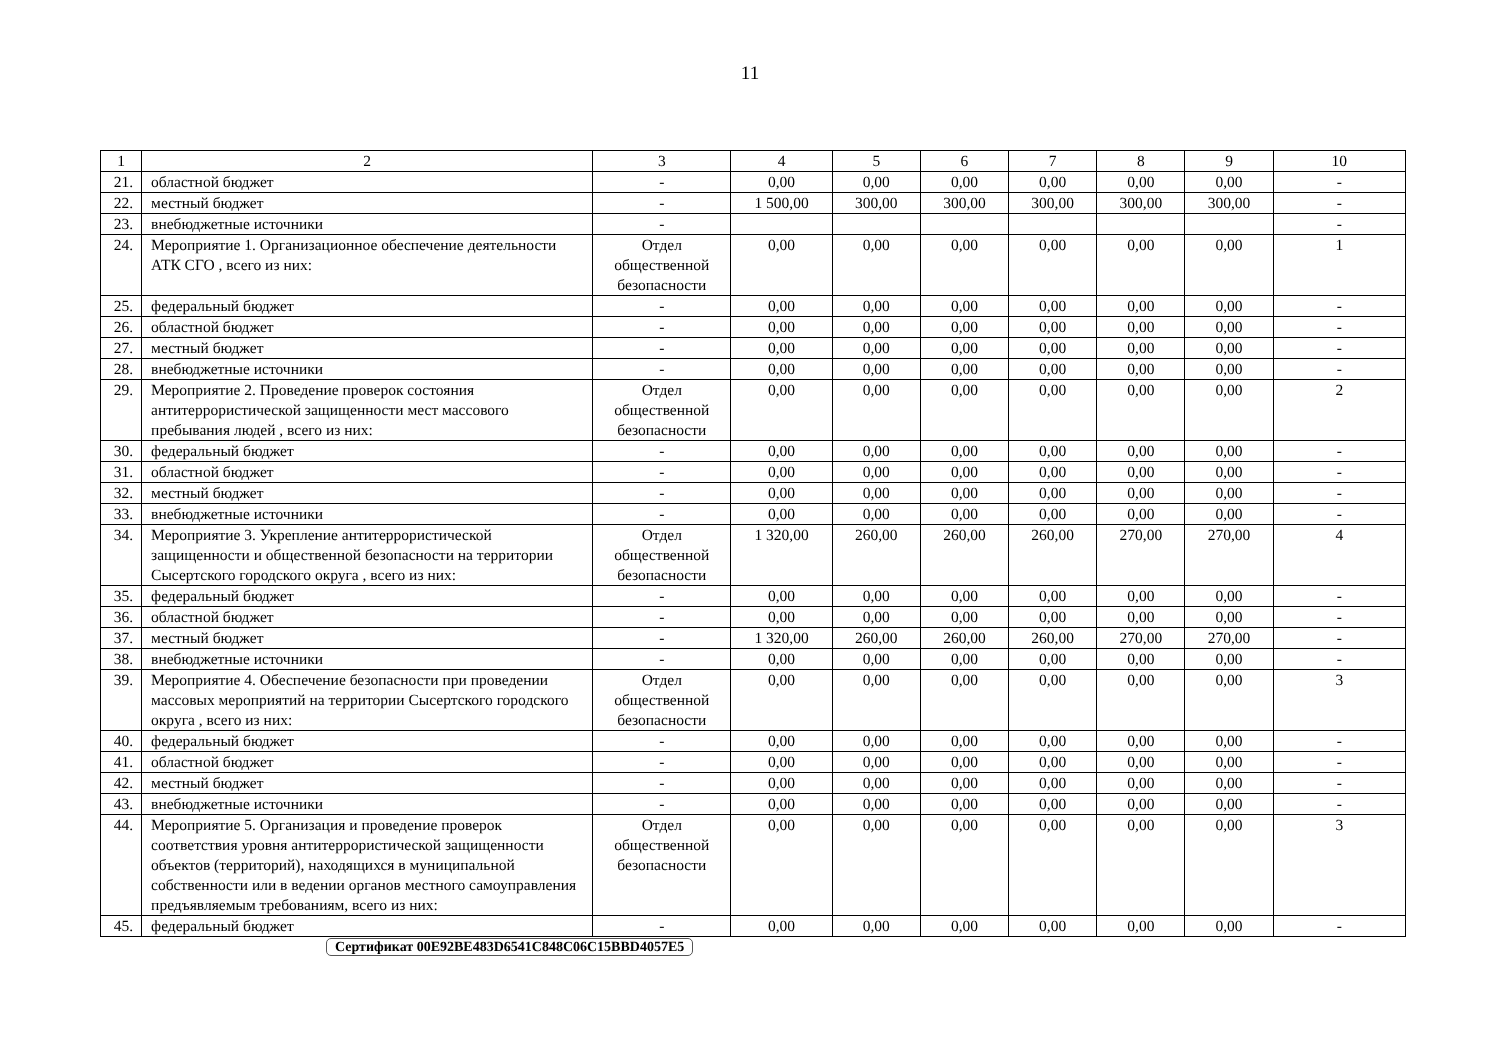11
| 1 | 2 | 3 | 4 | 5 | 6 | 7 | 8 | 9 | 10 |
| 21. | областной бюджет | - | 0,00 | 0,00 | 0,00 | 0,00 | 0,00 | 0,00 | - |
| 22. | местный бюджет | - | 1 500,00 | 300,00 | 300,00 | 300,00 | 300,00 | 300,00 | - |
| 23. | внебюджетные источники | - | | | | | | | - |
| 24. | Мероприятие 1. Организационное обеспечение деятельности АТК СГО , всего из них: | Отдел общественной безопасности | 0,00 | 0,00 | 0,00 | 0,00 | 0,00 | 0,00 | 1 |
| 25. | федеральный бюджет | - | 0,00 | 0,00 | 0,00 | 0,00 | 0,00 | 0,00 | - |
| 26. | областной бюджет | - | 0,00 | 0,00 | 0,00 | 0,00 | 0,00 | 0,00 | - |
| 27. | местный бюджет | - | 0,00 | 0,00 | 0,00 | 0,00 | 0,00 | 0,00 | - |
| 28. | внебюджетные источники | - | 0,00 | 0,00 | 0,00 | 0,00 | 0,00 | 0,00 | - |
| 29. | Мероприятие 2. Проведение проверок состояния антитеррористической защищенности мест массового пребывания людей , всего из них: | Отдел общественной безопасности | 0,00 | 0,00 | 0,00 | 0,00 | 0,00 | 0,00 | 2 |
| 30. | федеральный бюджет | - | 0,00 | 0,00 | 0,00 | 0,00 | 0,00 | 0,00 | - |
| 31. | областной бюджет | - | 0,00 | 0,00 | 0,00 | 0,00 | 0,00 | 0,00 | - |
| 32. | местный бюджет | - | 0,00 | 0,00 | 0,00 | 0,00 | 0,00 | 0,00 | - |
| 33. | внебюджетные источники | - | 0,00 | 0,00 | 0,00 | 0,00 | 0,00 | 0,00 | - |
| 34. | Мероприятие 3. Укрепление антитеррористической защищенности и общественной безопасности на территории Сысертского городского округа , всего из них: | Отдел общественной безопасности | 1 320,00 | 260,00 | 260,00 | 260,00 | 270,00 | 270,00 | 4 |
| 35. | федеральный бюджет | - | 0,00 | 0,00 | 0,00 | 0,00 | 0,00 | 0,00 | - |
| 36. | областной бюджет | - | 0,00 | 0,00 | 0,00 | 0,00 | 0,00 | 0,00 | - |
| 37. | местный бюджет | - | 1 320,00 | 260,00 | 260,00 | 260,00 | 270,00 | 270,00 | - |
| 38. | внебюджетные источники | - | 0,00 | 0,00 | 0,00 | 0,00 | 0,00 | 0,00 | - |
| 39. | Мероприятие 4. Обеспечение безопасности при проведении массовых мероприятий на территории Сысертского городского округа , всего из них: | Отдел общественной безопасности | 0,00 | 0,00 | 0,00 | 0,00 | 0,00 | 0,00 | 3 |
| 40. | федеральный бюджет | - | 0,00 | 0,00 | 0,00 | 0,00 | 0,00 | 0,00 | - |
| 41. | областной бюджет | - | 0,00 | 0,00 | 0,00 | 0,00 | 0,00 | 0,00 | - |
| 42. | местный бюджет | - | 0,00 | 0,00 | 0,00 | 0,00 | 0,00 | 0,00 | - |
| 43. | внебюджетные источники | - | 0,00 | 0,00 | 0,00 | 0,00 | 0,00 | 0,00 | - |
| 44. | Мероприятие 5. Организация и проведение проверок соответствия уровня антитеррористической защищенности объектов (территорий), находящихся в муниципальной собственности или в ведении органов местного самоуправления предъявляемым требованиям, всего из них: | Отдел общественной безопасности | 0,00 | 0,00 | 0,00 | 0,00 | 0,00 | 0,00 | 3 |
| 45. | федеральный бюджет | - | 0,00 | 0,00 | 0,00 | 0,00 | 0,00 | 0,00 | - |
Сертификат 00E92BE483D6541C848C06C15BBD4057E5